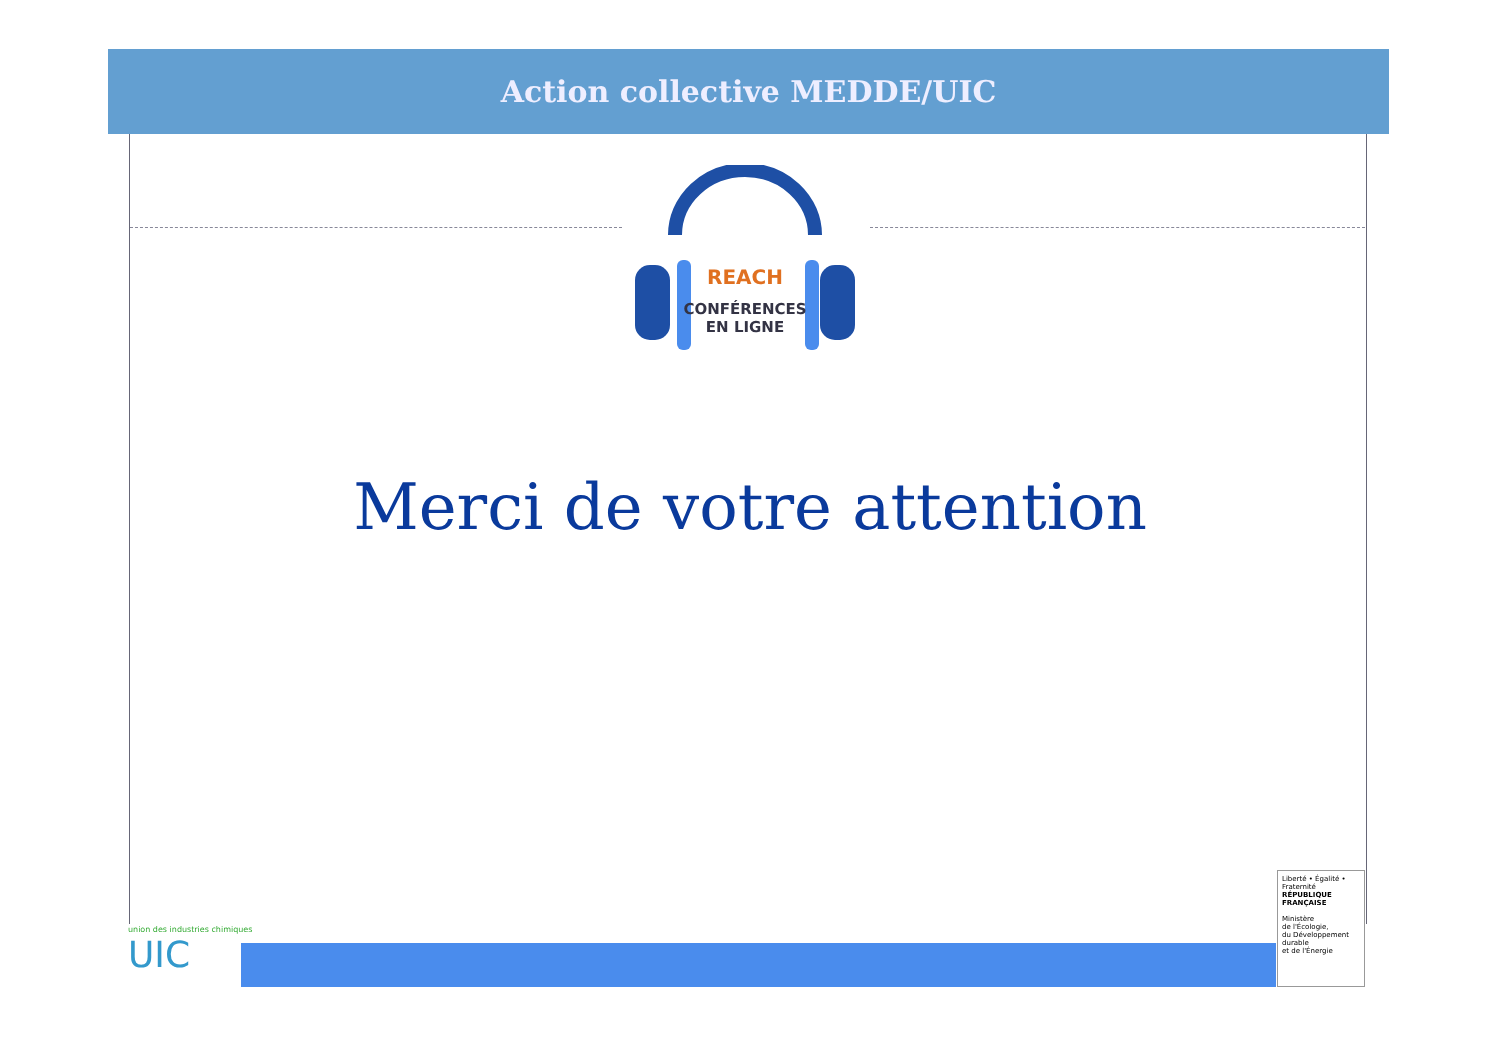Action collective MEDDE/UIC
REACH
CONFÉRENCES
EN LIGNE
Merci de votre attention
union des industries chimiques
UIC
Liberté • Égalité • Fraternité
RÉPUBLIQUE FRANÇAISE
Ministère
de l'Écologie,
du Développement
durable
et de l'Énergie